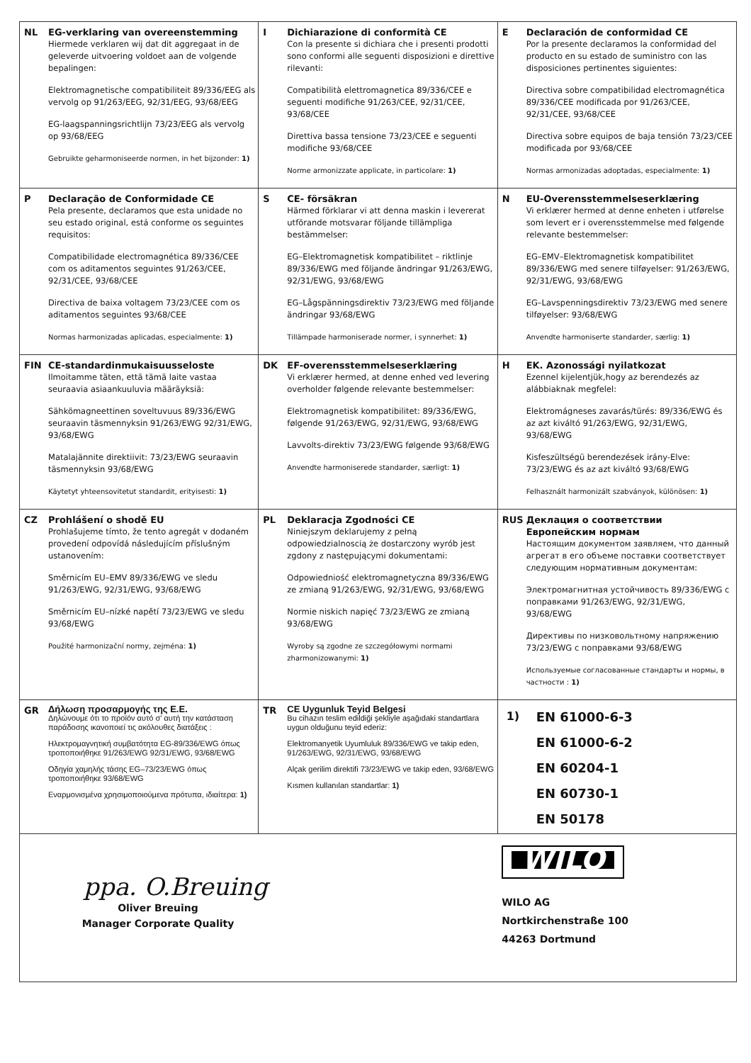| NL EG-verklaring van overeenstemming Hiermede verklaren wij dat dit aggregaat in de geleverde uitvoering voldoet aan de volgende bepalingen: Elektromagnetische compatibiliteit 89/336/EEG als vervolg op 91/263/EEG, 92/31/EEG, 93/68/EEG EG-laagspanningsrichtlijn 73/23/EEG als vervolg op 93/68/EEG Gebruikte geharmoniseerde normen, in het bijzonder: 1) | I Dichiarazione di conformità CE Con la presente si dichiara che i presenti prodotti sono conformi alle seguenti disposizioni e direttive rilevanti: Compatibilità elettromagnetica 89/336/CEE e seguenti modifiche 91/263/CEE, 92/31/CEE, 93/68/CEE Direttiva bassa tensione 73/23/CEE e seguenti modifiche 93/68/CEE Norme armonizzate applicate, in particolare: 1) | E Declaración de conformidad CE Por la presente declaramos la conformidad del producto en su estado de suministro con las disposiciones pertinentes siguientes: Directiva sobre compatibilidad electromagnética 89/336/CEE modificada por 91/263/CEE, 92/31/CEE, 93/68/CEE Directiva sobre equipos de baja tensión 73/23/CEE modificada por 93/68/CEE Normas armonizadas adoptadas, especialmente: 1) |
| P Declaração de Conformidade CE Pela presente, declaramos que esta unidade no seu estado original, está conforme os seguintes requisitos: Compatibilidade electromagnética 89/336/CEE com os aditamentos seguintes 91/263/CEE, 92/31/CEE, 93/68/CEE Directiva de baixa voltagem 73/23/CEE com os aditamentos seguintes 93/68/CEE Normas harmonizadas aplicadas, especialmente: 1) | S CE- försäkran Härmed förklarar vi att denna maskin i levererat utförande motsvarar följande tillämpliga bestämmelser: EG–Elektromagnetisk kompatibilitet – riktlinje 89/336/EWG med följande ändringar 91/263/EWG, 92/31/EWG, 93/68/EWG EG–Lågspänningsdirektiv 73/23/EWG med följande ändringar 93/68/EWG Tillämpade harmoniserade normer, i synnerhet: 1) | N EU-Overensstemmelseserklæring Vi erklærer hermed at denne enheten i utførelse som levert er i overensstemmelse med følgende relevante bestemmelser: EG–EMV–Elektromagnetisk kompatibilitet 89/336/EWG med senere tilføyelser: 91/263/EWG, 92/31/EWG, 93/68/EWG EG–Lavspenningsdirektiv 73/23/EWG med senere tilføyelser: 93/68/EWG Anvendte harmoniserte standarder, særlig: 1) |
| FIN CE-standardinmukaisuusseloste Ilmoitamme täten, että tämä laite vastaa seuraavia asiaankuuluvia määräyksiä: Sähkömagneettinen soveltuvuus 89/336/EWG seuraavin täsmennyksin 91/263/EWG 92/31/EWG, 93/68/EWG Matalajännite direktiivit: 73/23/EWG seuraavin täsmennyksin 93/68/EWG Käytetyt yhteensovitetut standardit, erityisesti: 1) | DK EF-overensstemmelseserklæring Vi erklærer hermed, at denne enhed ved levering overholder følgende relevante bestemmelser: Elektromagnetisk kompatibilitet: 89/336/EWG, følgende 91/263/EWG, 92/31/EWG, 93/68/EWG Lavvolts-direktiv 73/23/EWG følgende 93/68/EWG Anvendte harmoniserede standarder, særligt: 1) | H EK. Azonossági nyilatkozat Ezennel kijelentjük,hogy az berendezés az alábbiaknak megfelel: Elektromágneses zavarás/türés: 89/336/EWG és az azt kiváltó 91/263/EWG, 92/31/EWG, 93/68/EWG Kisfeszültségü berendezések irány-Elve: 73/23/EWG és az azt kiváltó 93/68/EWG Felhasznált harmonizált szabványok, különösen: 1) |
| CZ Prohlášení o shodě EU Prohlašujeme tímto, že tento agregát v dodaném provedení odpovídá následujícím příslušným ustanovením: Směrnicím EU–EMV 89/336/EWG ve sledu 91/263/EWG, 92/31/EWG, 93/68/EWG Směrnicím EU–nízké napětí 73/23/EWG ve sledu 93/68/EWG Použité harmonizační normy, zejména: 1) | PL Deklaracja Zgodności CE Niniejszym deklarujemy z pełną odpowiedzialnoscią że dostarczony wyrób jest zgdony z następującymi dokumentami: Odpowiedniość elektromagnetyczna 89/336/EWG ze zmianą 91/263/EWG, 92/31/EWG, 93/68/EWG Normie niskich napięć 73/23/EWG ze zmianą 93/68/EWG Wyroby są zgodne ze szczegółowymi normami zharmonizowanymi: 1) | RUS Деклация о соответствии Европейским нормам Настоящим документом заявляем, что данный агрегат в его объеме поставки соответствует следующим нормативным документам: Электромагнитная устойчивость 89/336/EWG с поправками 91/263/EWG, 92/31/EWG, 93/68/EWG Директивы по низковольтному напряжению 73/23/EWG с поправками 93/68/EWG Используемые согласованные стандарты и нормы, в частности : 1) |
| GR Δήλωση προσαρμογής της Ε.Ε. Δηλώνουμε ότι το προϊόν αυτό σ' αυτή την κατάσταση παράδοσης ικανοποιεί τις ακόλουθες διατάξεις : Ηλεκτρομαγνητική συμβατότητα EG-89/336/EWG όπως τροποποιήθηκε 91/263/EWG 92/31/EWG, 93/68/EWG Οδηγία χαμηλής τάσης EG–73/23/EWG όπως τροποποιήθηκε 93/68/EWG Εναρμονισμένα χρησιμοποιούμενα πρότυπα, ιδιαίτερα: 1) | TR CE Uygunluk Teyid Belgesi Bu cihazın teslim edildiği şekliyle aşağıdaki standartlara uygun olduğunu teyid ederiz: Elektromanyetik Uyumluluk 89/336/EWG ve takip eden, 91/263/EWG, 92/31/EWG, 93/68/EWG Alçak gerilim direktifi 73/23/EWG ve takip eden, 93/68/EWG Kısmen kullanılan standartlar: 1) | 1) EN 61000-6-3 EN 61000-6-2 EN 60204-1 EN 60730-1 EN 50178 |
| ppa. O.Breuing Oliver Breuing Manager Corporate Quality | | WILO WILO AG Nortkirchenstraße 100 44263 Dortmund |